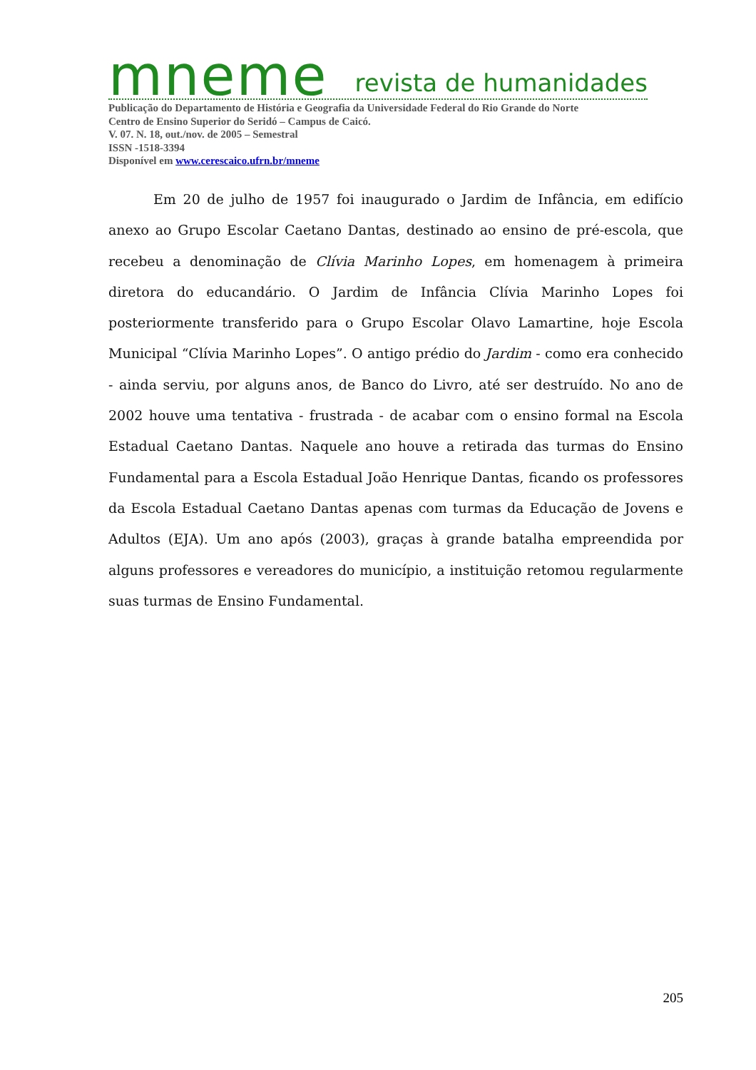mneme revista de humanidades
Publicação do Departamento de História e Geografia da Universidade Federal do Rio Grande do Norte
Centro de Ensino Superior do Seridó – Campus de Caicó.
V. 07. N. 18, out./nov. de 2005 – Semestral
ISSN -1518-3394
Disponível em www.cerescaico.ufrn.br/mneme
Em 20 de julho de 1957 foi inaugurado o Jardim de Infância, em edifício anexo ao Grupo Escolar Caetano Dantas, destinado ao ensino de pré-escola, que recebeu a denominação de Clívia Marinho Lopes, em homenagem à primeira diretora do educandário. O Jardim de Infância Clívia Marinho Lopes foi posteriormente transferido para o Grupo Escolar Olavo Lamartine, hoje Escola Municipal “Clívia Marinho Lopes”. O antigo prédio do Jardim - como era conhecido - ainda serviu, por alguns anos, de Banco do Livro, até ser destruído. No ano de 2002 houve uma tentativa - frustrada - de acabar com o ensino formal na Escola Estadual Caetano Dantas. Naquele ano houve a retirada das turmas do Ensino Fundamental para a Escola Estadual João Henrique Dantas, ficando os professores da Escola Estadual Caetano Dantas apenas com turmas da Educação de Jovens e Adultos (EJA). Um ano após (2003), graças à grande batalha empreendida por alguns professores e vereadores do município, a instituição retomou regularmente suas turmas de Ensino Fundamental.
205